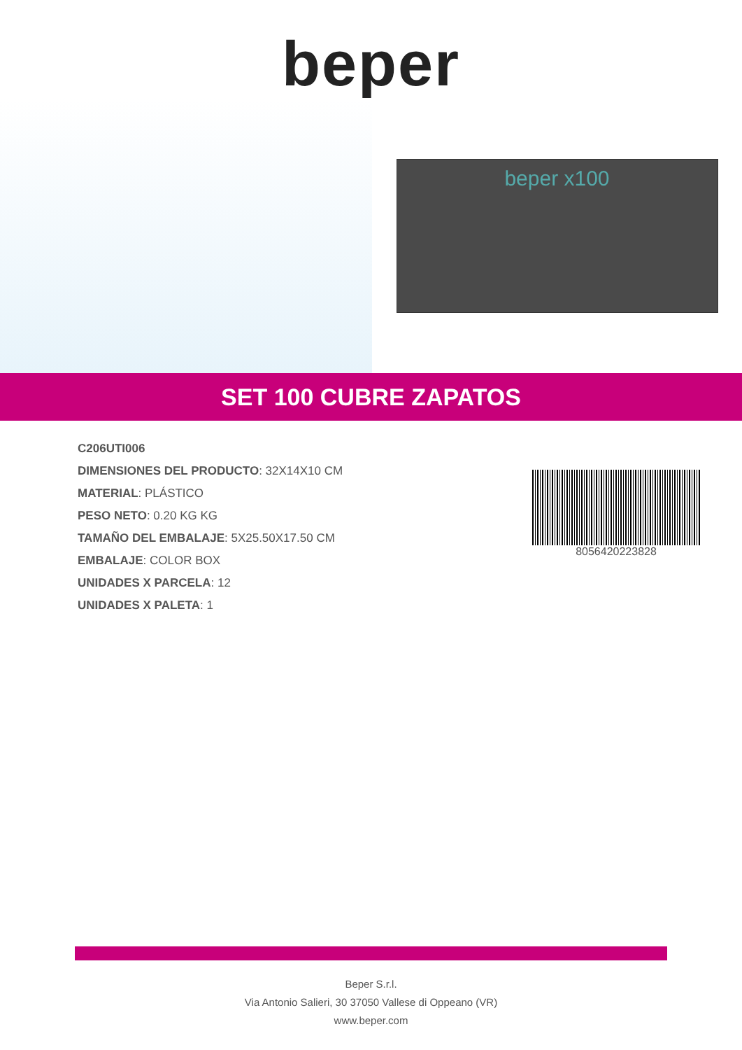beper
beper x100
SET 100 CUBRE ZAPATOS
C206UTI006
DIMENSIONES DEL PRODUCTO: 32X14X10 CM
MATERIAL: PLÁSTICO
PESO NETO: 0.20 KG KG
TAMAÑO DEL EMBALAJE: 5X25.50X17.50 CM
EMBALAJE: COLOR BOX
UNIDADES X PARCELA: 12
UNIDADES X PALETA: 1
8056420223828
Beper S.r.l.
Via Antonio Salieri, 30 37050 Vallese di Oppeano (VR)
www.beper.com